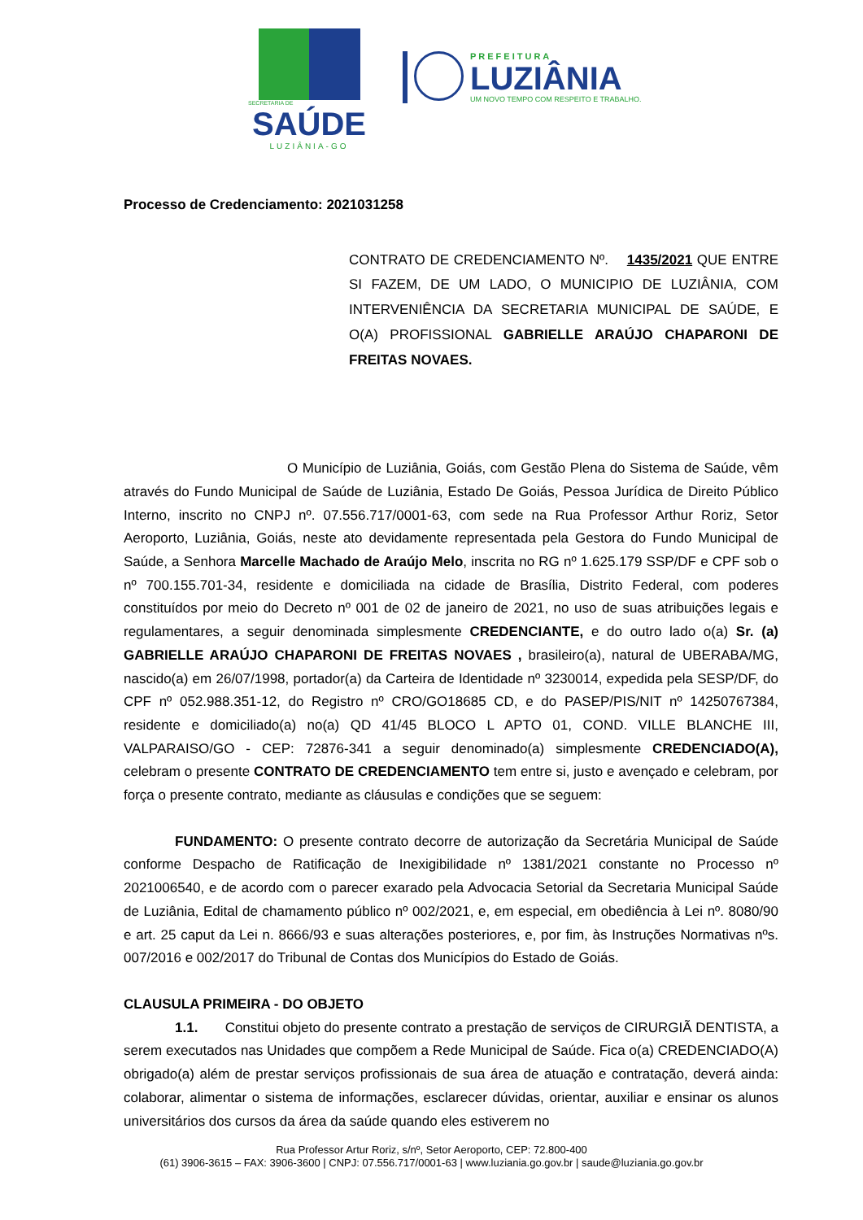SECRETARIA DE
SAÚDE
LUZIÂNIA-GO
PREFEITURA
LUZIÂNIA
UM NOVO TEMPO COM RESPEITO E TRABALHO.
Processo de Credenciamento: 2021031258
CONTRATO DE CREDENCIAMENTO Nº. 1435/2021 QUE ENTRE SI FAZEM, DE UM LADO, O MUNICIPIO DE LUZIÂNIA, COM INTERVENIÊNCIA DA SECRETARIA MUNICIPAL DE SAÚDE, E O(A) PROFISSIONAL GABRIELLE ARAÚJO CHAPARONI DE FREITAS NOVAES.
O Município de Luziânia, Goiás, com Gestão Plena do Sistema de Saúde, vêm através do Fundo Municipal de Saúde de Luziânia, Estado De Goiás, Pessoa Jurídica de Direito Público Interno, inscrito no CNPJ nº. 07.556.717/0001-63, com sede na Rua Professor Arthur Roriz, Setor Aeroporto, Luziânia, Goiás, neste ato devidamente representada pela Gestora do Fundo Municipal de Saúde, a Senhora Marcelle Machado de Araújo Melo, inscrita no RG nº 1.625.179 SSP/DF e CPF sob o nº 700.155.701-34, residente e domiciliada na cidade de Brasília, Distrito Federal, com poderes constituídos por meio do Decreto nº 001 de 02 de janeiro de 2021, no uso de suas atribuições legais e regulamentares, a seguir denominada simplesmente CREDENCIANTE, e do outro lado o(a) Sr. (a) GABRIELLE ARAÚJO CHAPARONI DE FREITAS NOVAES , brasileiro(a), natural de UBERABA/MG, nascido(a) em 26/07/1998, portador(a) da Carteira de Identidade nº 3230014, expedida pela SESP/DF, do CPF nº 052.988.351-12, do Registro nº CRO/GO18685 CD, e do PASEP/PIS/NIT nº 14250767384, residente e domiciliado(a) no(a) QD 41/45 BLOCO L APTO 01, COND. VILLE BLANCHE III, VALPARAISO/GO - CEP: 72876-341 a seguir denominado(a) simplesmente CREDENCIADO(A), celebram o presente CONTRATO DE CREDENCIAMENTO tem entre si, justo e avençado e celebram, por força o presente contrato, mediante as cláusulas e condições que se seguem:
FUNDAMENTO: O presente contrato decorre de autorização da Secretária Municipal de Saúde conforme Despacho de Ratificação de Inexigibilidade nº 1381/2021 constante no Processo nº 2021006540, e de acordo com o parecer exarado pela Advocacia Setorial da Secretaria Municipal Saúde de Luziânia, Edital de chamamento público nº 002/2021, e, em especial, em obediência à Lei nº. 8080/90 e art. 25 caput da Lei n. 8666/93 e suas alterações posteriores, e, por fim, às Instruções Normativas nºs. 007/2016 e 002/2017 do Tribunal de Contas dos Municípios do Estado de Goiás.
CLAUSULA PRIMEIRA - DO OBJETO
1.1. Constitui objeto do presente contrato a prestação de serviços de CIRURGIÃ DENTISTA, a serem executados nas Unidades que compõem a Rede Municipal de Saúde. Fica o(a) CREDENCIADO(A) obrigado(a) além de prestar serviços profissionais de sua área de atuação e contratação, deverá ainda: colaborar, alimentar o sistema de informações, esclarecer dúvidas, orientar, auxiliar e ensinar os alunos universitários dos cursos da área da saúde quando eles estiverem no
Rua Professor Artur Roriz, s/nº, Setor Aeroporto, CEP: 72.800-400
(61) 3906-3615 – FAX: 3906-3600 | CNPJ: 07.556.717/0001-63 | www.luziania.go.gov.br | saude@luziania.go.gov.br